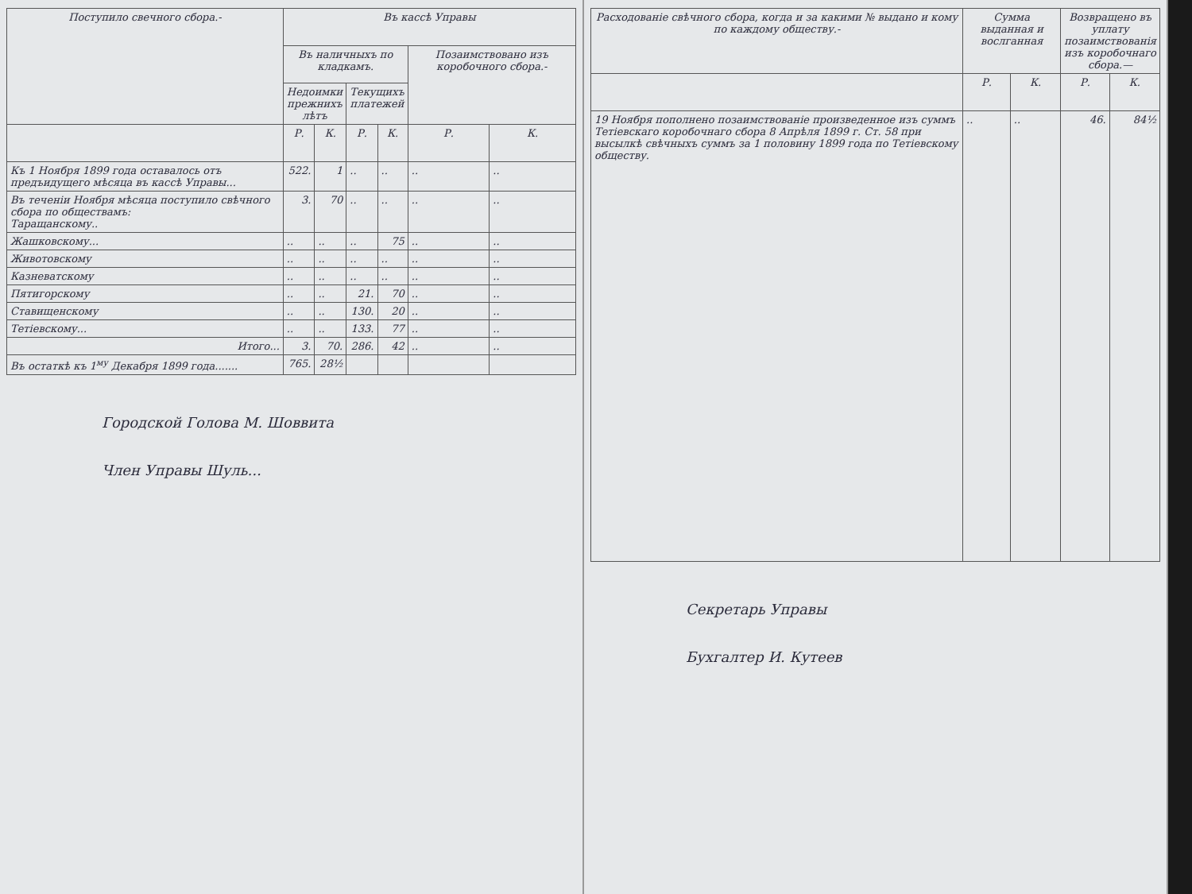| Поступило свечного сбора.- | Въ кассѣ Управы | | | | | |
| --- | --- | --- | --- | --- | --- | --- |
| | Въ наличныхъ по кладкамъ. | | | | Позаимствовано изъ коробочного сбора.- | |
| | Недоимки прежнихъ лѣтъ | | Текущихъ платежей | | | |
| | Р. | К. | Р. | К. | Р. | К. |
| Къ 1 Ноября 1899 года оставалось отъ предъидущего мѣсяца въ кассѣ Управы... | 522. | 1 | .. | .. | .. | .. |
| Въ теченіи Ноября мѣсяца поступило свѣчного сбора по обществамъ: Таращанскому.. | 3. | 70 | .. | .. | .. | .. |
| Жашковскому... | .. | .. | .. | 75 | .. | .. |
| Животовскому | .. | .. | .. | .. | .. | .. |
| Казневатскому | .. | .. | .. | .. | .. | .. |
| Пятигорскому | .. | .. | 21. | 70 | .. | .. |
| Ставищенскому | .. | .. | 130. | 20 | .. | .. |
| Тетіевскому... | .. | .. | 133. | 77 | .. | .. |
| Итого... | 3. | 70. | 286. | 42 | .. | .. |
| Въ остаткѣ къ 1<sup>му</sup> Декабря 1899 года....... | 765. | 28½ | | | | |
Городской Голова М. Шоввита
Член Управы Шуль...
| Расходованіе свѣчного сбора, когда и за какими № выдано и кому по каждому обществу.- | Сумма выданная и вослганная | | Возвращено въ уплату позаимствованія изъ коробочнаго сбора.— | |
| --- | --- | --- | --- | --- |
| | Р. | К. | Р. | К. |
| 19 Ноября пополнено позаимствованіе произведенное изъ суммъ Тетіевскаго коробочнаго сбора 8 Апрѣля 1899 г. Ст. 58 при высылкѣ свѣчныхъ суммъ за 1 половину 1899 года по Тетіевскому обществу. | .. | .. | 46. | 84½ |
Секретарь Управы
Бухгалтер И. Кутеев